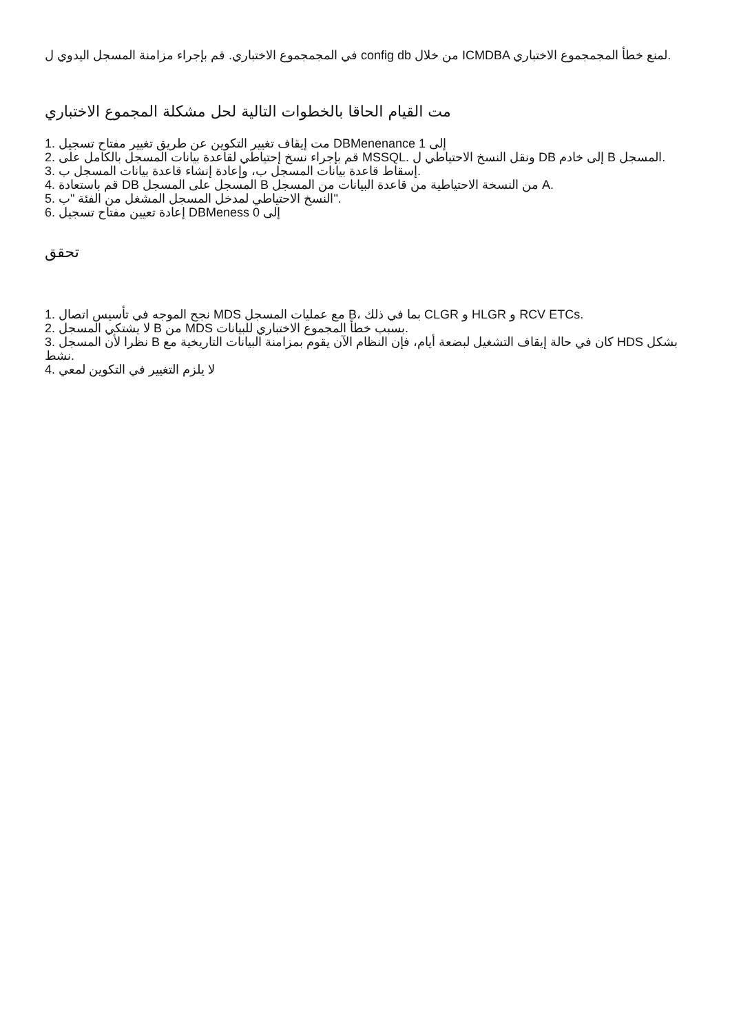في المجمجموع الاختباري. قم بإجراء مزامنة المسجل اليدوي ل config db من خلال ICMDBA لمنع خطأ المجمجموع الاختباري.
مت القيام الحاقا بالخطوات التالية لحل مشكلة المجموع الاختباري
1. مت إيقاف تغيير التكوين عن طريق تغيير مفتاح تسجيل DBMenenance إلى 1
2. قم بإجراء نسخ إحتياطي لقاعدة بيانات المسجل بالكامل على MSSQL. ونقل النسخ الاحتياطي ل DB إلى خادم B المسجل.
3. إسقاط قاعدة بيانات المسجل ب، وإعادة إنشاء قاعدة بيانات المسجل ب.
4. قم باستعادة DB المسجل على المسجل B من النسخة الاحتياطية من قاعدة البيانات من المسجل A.
5. النسخ الاحتياطي لمدخل المسجل المشغل من الفئة "ب".
6. إعادة تعيين مفتاح تسجيل DBMeness إلى 0
تحقق
1. نجح الموجه في تأسيس اتصال MDS مع عمليات المسجل B، بما في ذلك CLGR و HLGR و RCV ETCs.
2. لا يشتكي المسجل B من MDS بسبب خطأ المجموع الاختباري للبيانات.
3. نظرا لأن المسجل B كان في حالة إيقاف التشغيل لبضعة أيام، فإن النظام الآن يقوم بمزامنة البيانات التاريخية مع HDS بشكل نشط.
4. لا يلزم التغيير في التكوين لمعي